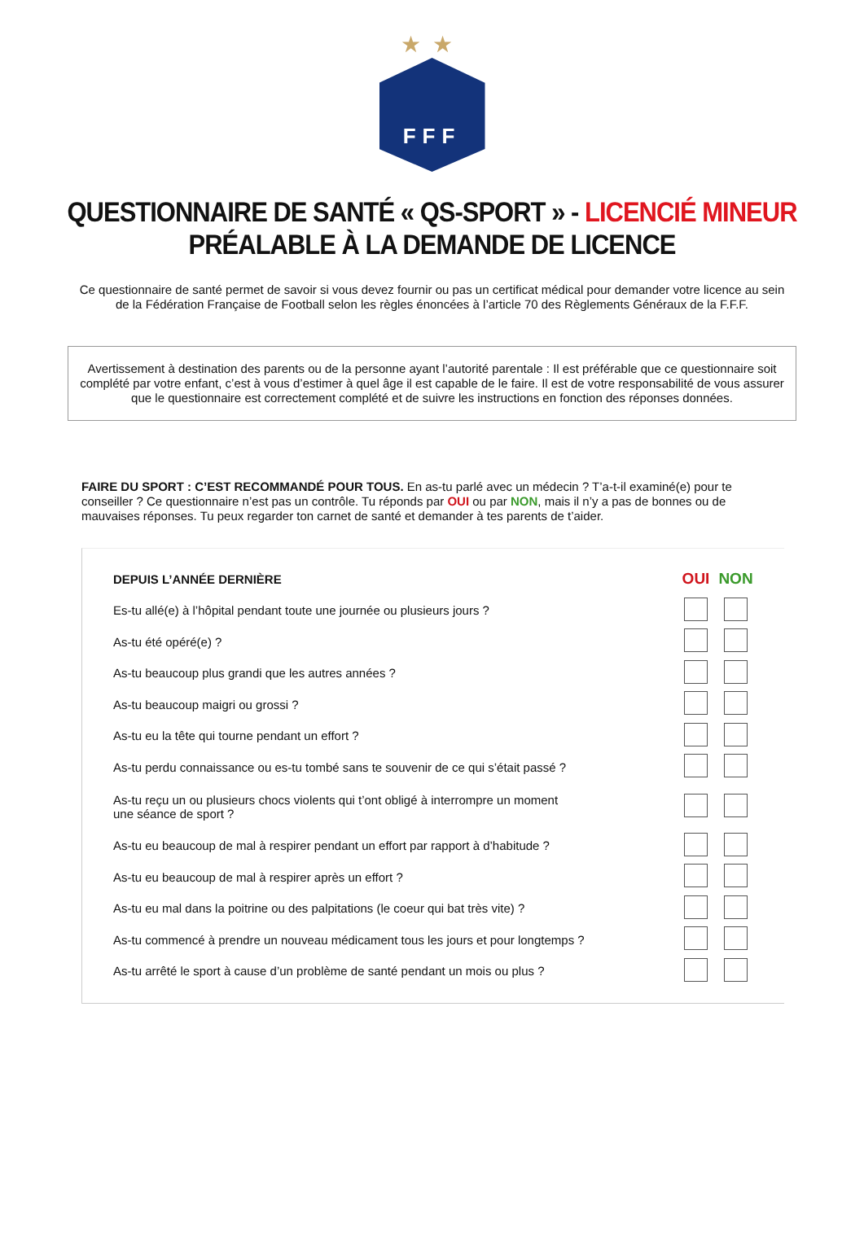★★
FFF
QUESTIONNAIRE DE SANTÉ « QS-SPORT » - LICENCIÉ MINEUR
PRÉALABLE À LA DEMANDE DE LICENCE
Ce questionnaire de santé permet de savoir si vous devez fournir ou pas un certificat médical pour demander votre licence au sein de la Fédération Française de Football selon les règles énoncées à l’article 70 des Règlements Généraux de la F.F.F.
Avertissement à destination des parents ou de la personne ayant l’autorité parentale : Il est préférable que ce questionnaire soit complété par votre enfant, c’est à vous d’estimer à quel âge il est capable de le faire. Il est de votre responsabilité de vous assurer que le questionnaire est correctement complété et de suivre les instructions en fonction des réponses données.
FAIRE DU SPORT : C’EST RECOMMANDÉ POUR TOUS. En as-tu parlé avec un médecin ? T’a-t-il examiné(e) pour te conseiller ? Ce questionnaire n’est pas un contrôle. Tu réponds par OUI ou par NON, mais il n’y a pas de bonnes ou de mauvaises réponses. Tu peux regarder ton carnet de santé et demander à tes parents de t’aider.
| DEPUIS L’ANNÉE DERNIÈRE | OUI | NON | |
| Es-tu allé(e) à l’hôpital pendant toute une journée ou plusieurs jours ? | | | |
| As-tu été opéré(e) ? | | | |
| As-tu beaucoup plus grandi que les autres années ? | | | |
| As-tu beaucoup maigri ou grossi ? | | | |
| As-tu eu la tête qui tourne pendant un effort ? | | | |
| As-tu perdu connaissance ou es-tu tombé sans te souvenir de ce qui s’était passé ? | | | |
| As-tu reçu un ou plusieurs chocs violents qui t’ont obligé à interrompre un moment une séance de sport ? | | | |
| As-tu eu beaucoup de mal à respirer pendant un effort par rapport à d’habitude ? | | | |
| As-tu eu beaucoup de mal à respirer après un effort ? | | | |
| As-tu eu mal dans la poitrine ou des palpitations (le coeur qui bat très vite) ? | | | |
| As-tu commencé à prendre un nouveau médicament tous les jours et pour longtemps ? | | | |
| As-tu arrêté le sport à cause d’un problème de santé pendant un mois ou plus ? | | | |